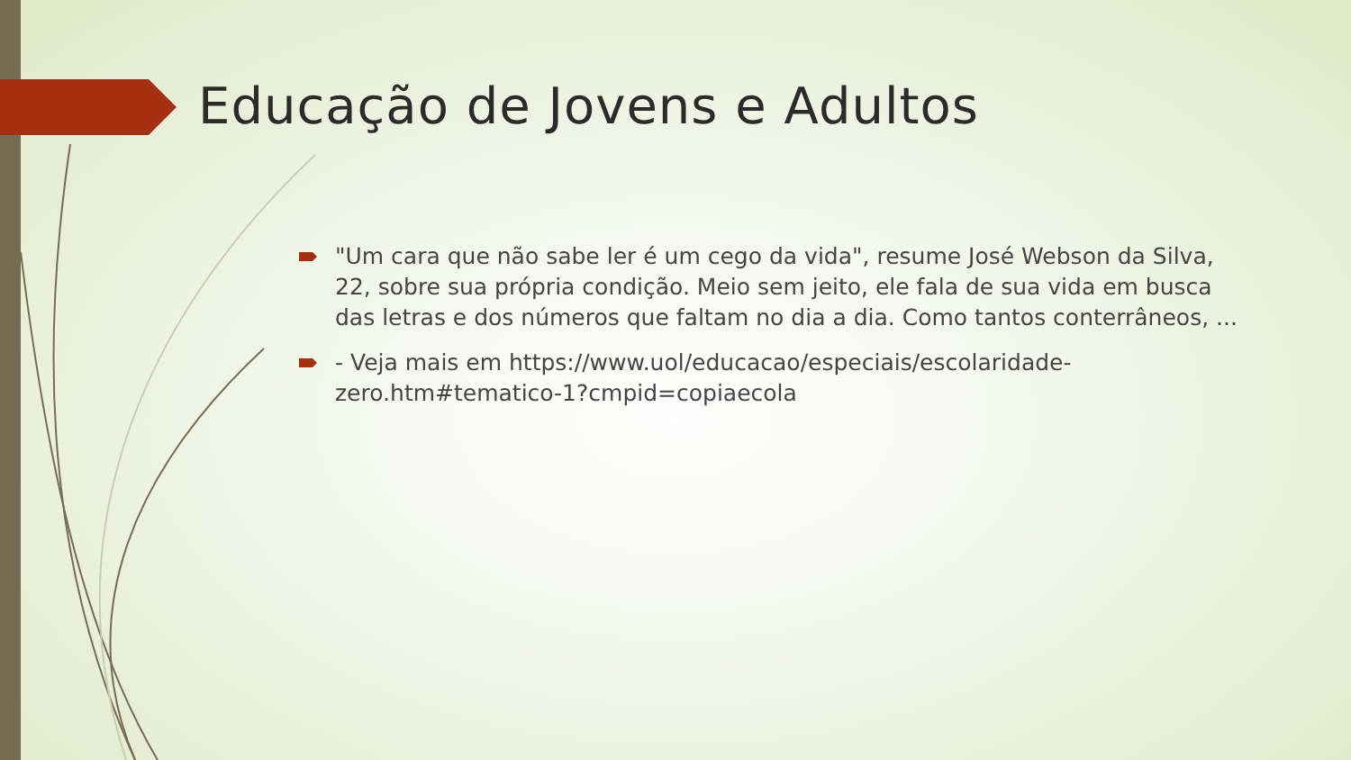Educação de Jovens e Adultos
"Um cara que não sabe ler é um cego da vida", resume José Webson da Silva, 22, sobre sua própria condição. Meio sem jeito, ele fala de sua vida em busca das letras e dos números que faltam no dia a dia. Como tantos conterrâneos, ...
- Veja mais em https://www.uol/educacao/especiais/escolaridade-zero.htm#tematico-1?cmpid=copiaecola